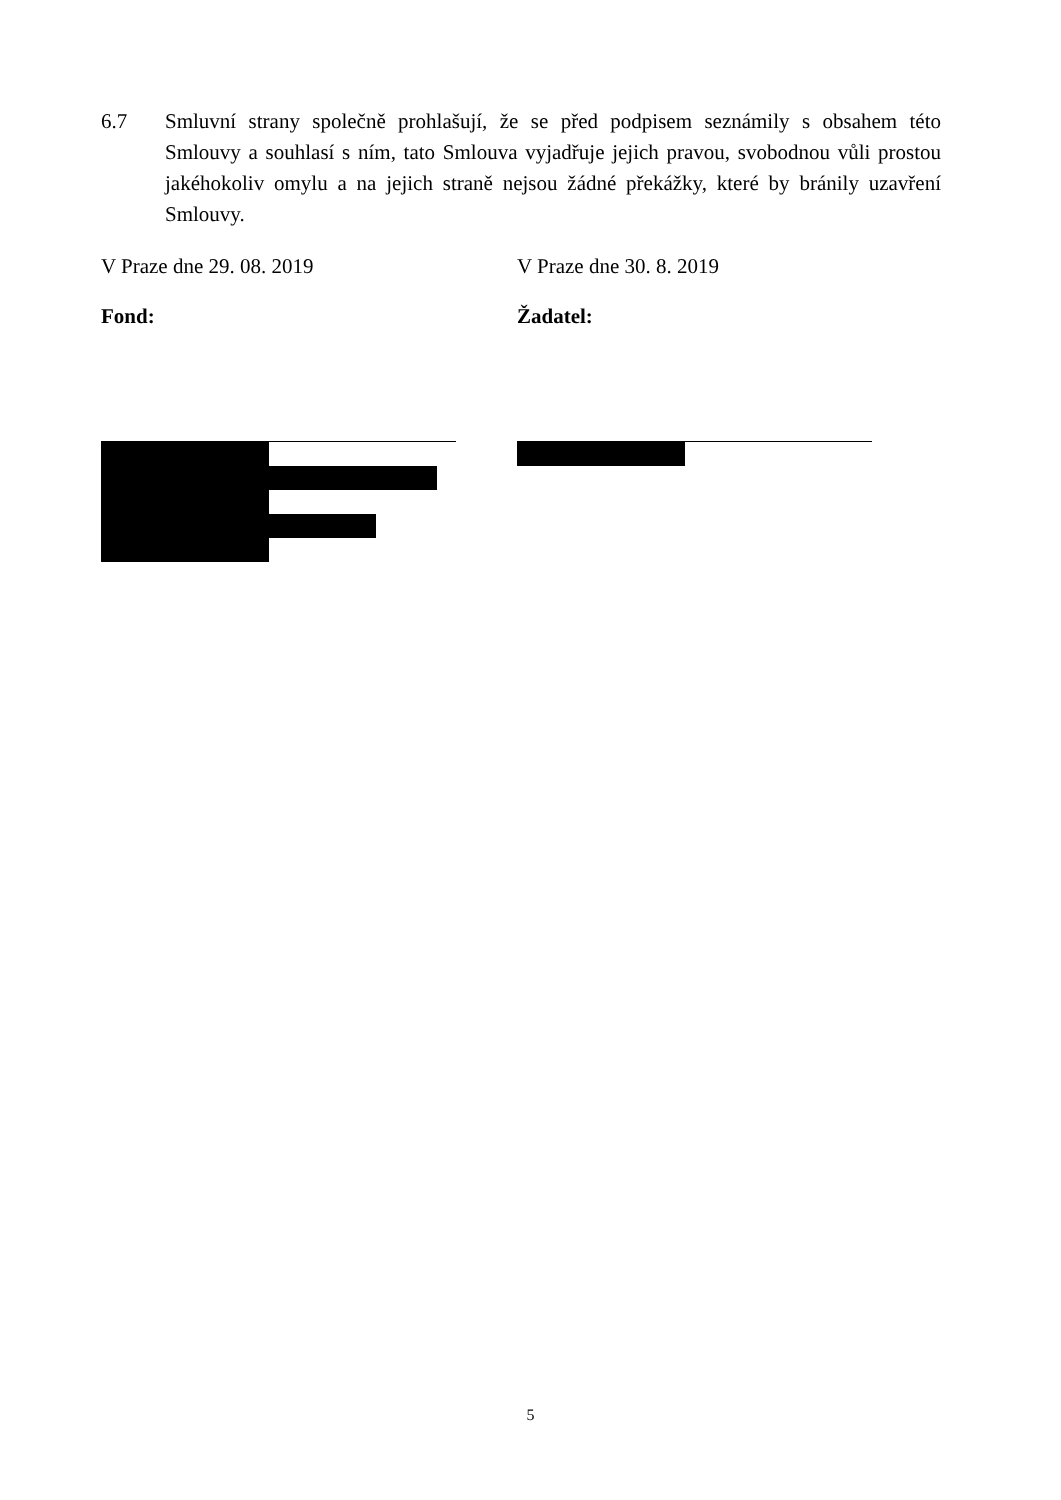6.7 Smluvní strany společně prohlašují, že se před podpisem seznámily s obsahem této Smlouvy a souhlasí s ním, tato Smlouva vyjadřuje jejich pravou, svobodnou vůli prostou jakéhokoliv omylu a na jejich straně nejsou žádné překážky, které by bránily uzavření Smlouvy.
V Praze dne 29. 08. 2019
Fond:
V Praze dne 30. 8. 2019
Žadatel:
5